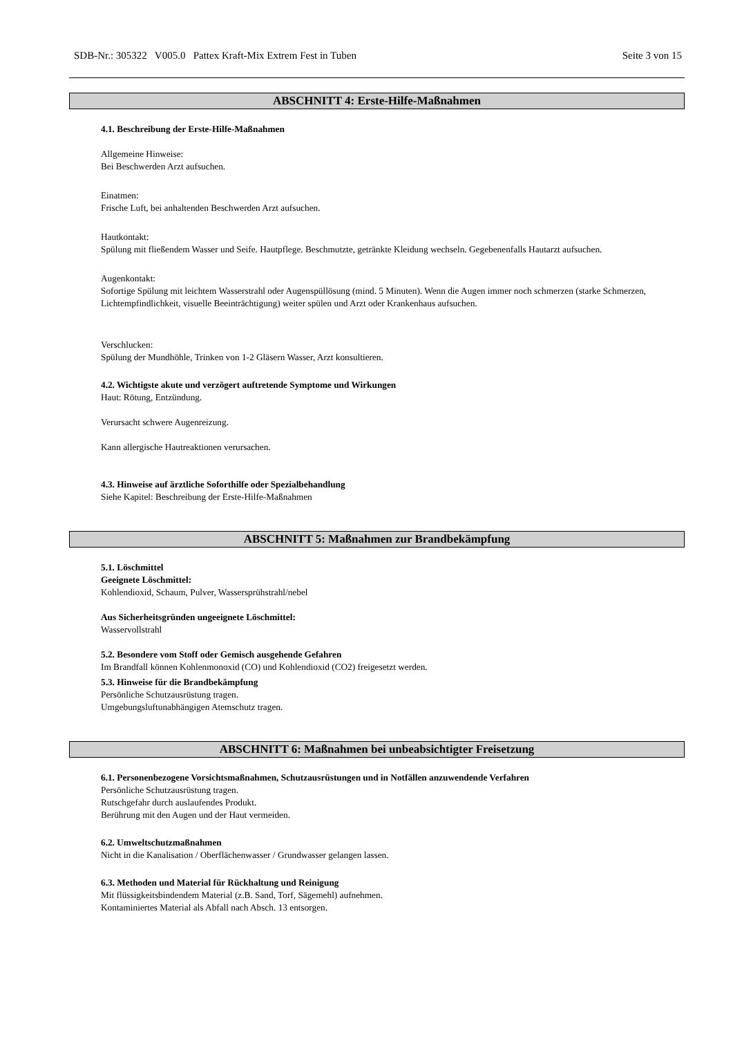SDB-Nr.: 305322 V005.0 Pattex Kraft-Mix Extrem Fest in Tuben Seite 3 von 15
ABSCHNITT 4: Erste-Hilfe-Maßnahmen
4.1. Beschreibung der Erste-Hilfe-Maßnahmen
Allgemeine Hinweise:
Bei Beschwerden Arzt aufsuchen.
Einatmen:
Frische Luft, bei anhaltenden Beschwerden Arzt aufsuchen.
Hautkontakt:
Spülung mit fließendem Wasser und Seife. Hautpflege. Beschmutzte, getränkte Kleidung wechseln. Gegebenenfalls Hautarzt aufsuchen.
Augenkontakt:
Sofortige Spülung mit leichtem Wasserstrahl oder Augenspüllösung (mind. 5 Minuten). Wenn die Augen immer noch schmerzen (starke Schmerzen, Lichtempfindlichkeit, visuelle Beeinträchtigung) weiter spülen und Arzt oder Krankenhaus aufsuchen.
Verschlucken:
Spülung der Mundhöhle, Trinken von 1-2 Gläsern Wasser, Arzt konsultieren.
4.2. Wichtigste akute und verzögert auftretende Symptome und Wirkungen
Haut: Rötung, Entzündung.
Verursacht schwere Augenreizung.
Kann allergische Hautreaktionen verursachen.
4.3. Hinweise auf ärztliche Soforthilfe oder Spezialbehandlung
Siehe Kapitel: Beschreibung der Erste-Hilfe-Maßnahmen
ABSCHNITT 5: Maßnahmen zur Brandbekämpfung
5.1. Löschmittel
Geeignete Löschmittel:
Kohlendioxid, Schaum, Pulver, Wassersprühstrahl/nebel
Aus Sicherheitsgründen ungeeignete Löschmittel:
Wasservollstrahl
5.2. Besondere vom Stoff oder Gemisch ausgehende Gefahren
Im Brandfall können Kohlenmonoxid (CO) und Kohlendioxid (CO2) freigesetzt werden.
5.3. Hinweise für die Brandbekämpfung
Persönliche Schutzausrüstung tragen.
Umgebungsluftunabhängigen Atemschutz tragen.
ABSCHNITT 6: Maßnahmen bei unbeabsichtigter Freisetzung
6.1. Personenbezogene Vorsichtsmaßnahmen, Schutzausrüstungen und in Notfällen anzuwendende Verfahren
Persönliche Schutzausrüstung tragen.
Rutschgefahr durch auslaufendes Produkt.
Berührung mit den Augen und der Haut vermeiden.
6.2. Umweltschutzmaßnahmen
Nicht in die Kanalisation / Oberflächenwasser / Grundwasser gelangen lassen.
6.3. Methoden und Material für Rückhaltung und Reinigung
Mit flüssigkeitsbindendem Material (z.B. Sand, Torf, Sägemehl) aufnehmen.
Kontaminiertes Material als Abfall nach Absch. 13 entsorgen.